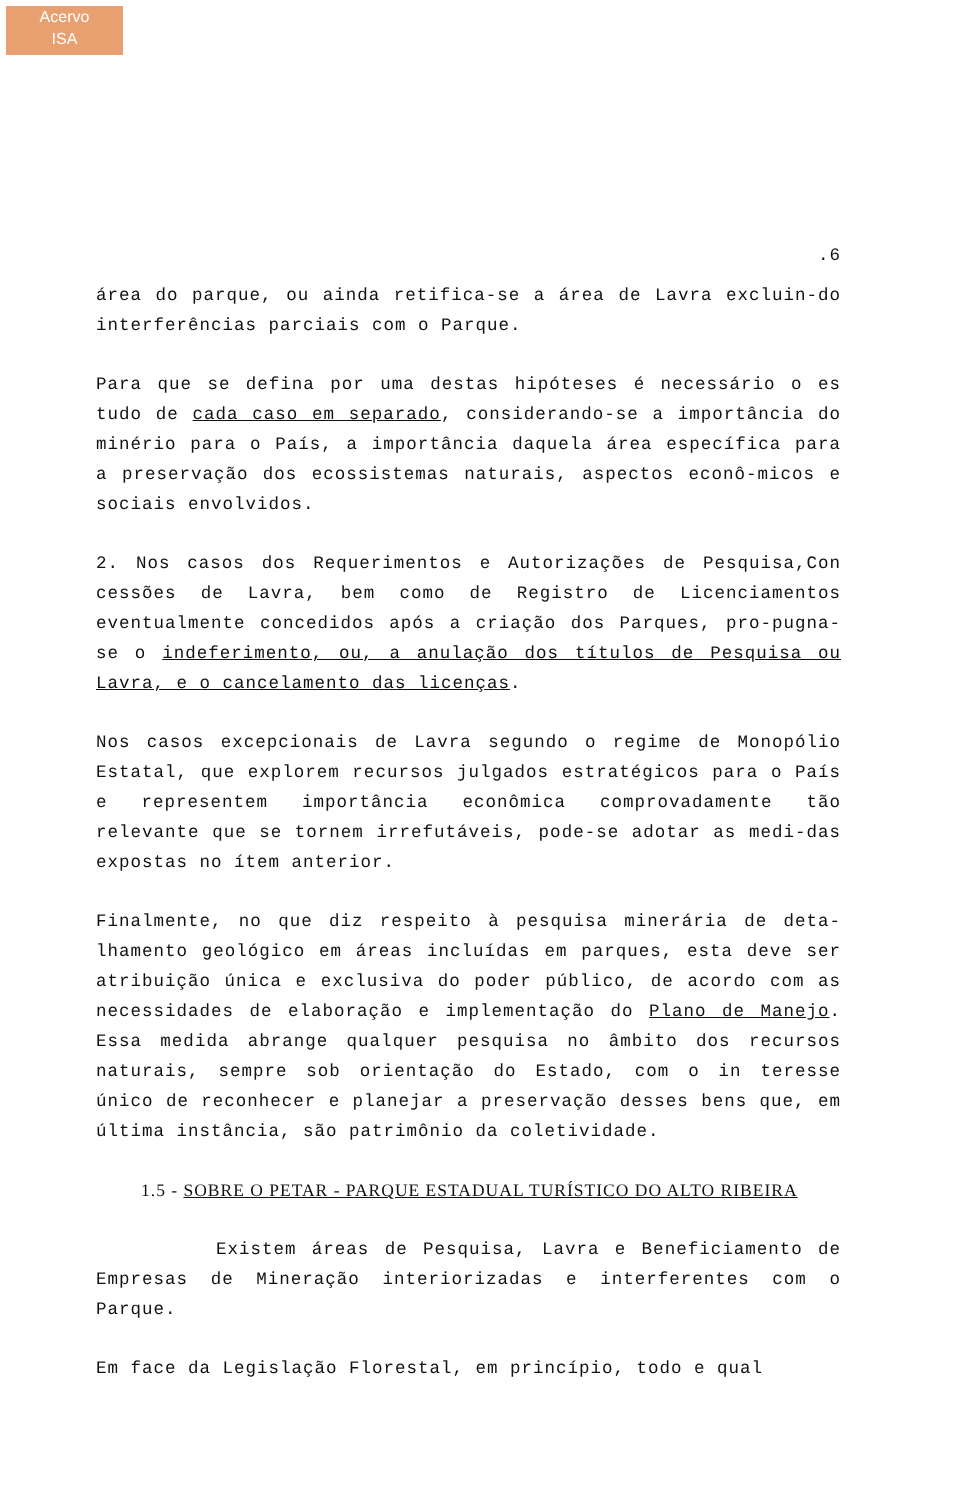Acervo
ISA
.6
área do parque, ou ainda retifica-se a área de Lavra excluin-do interferências parciais com o Parque.
Para que se defina por uma destas hipóteses é necessário o es tudo de cada caso em separado, considerando-se a importância do minério para o País, a importância daquela área específica para a preservação dos ecossistemas naturais, aspectos econô-micos e sociais envolvidos.
2. Nos casos dos Requerimentos e Autorizações de Pesquisa,Con cessões de Lavra, bem como de Registro de Licenciamentos eventualmente concedidos após a criação dos Parques, pro-pugna-se o indeferimento, ou, a anulação dos títulos de Pesquisa ou Lavra, e o cancelamento das licenças.
Nos casos excepcionais de Lavra segundo o regime de Monopólio Estatal, que explorem recursos julgados estratégicos para o País e representem importância econômica comprovadamente tão relevante que se tornem irrefutáveis, pode-se adotar as medi-das expostas no ítem anterior.
Finalmente, no que diz respeito à pesquisa minerária de deta-lhamento geológico em áreas incluídas em parques, esta deve ser atribuição única e exclusiva do poder público, de acordo com as necessidades de elaboração e implementação do Plano de Manejo. Essa medida abrange qualquer pesquisa no âmbito dos recursos naturais, sempre sob orientação do Estado, com o in teresse único de reconhecer e planejar a preservação desses bens que, em última instância, são patrimônio da coletividade.
1.5 - SOBRE O PETAR - PARQUE ESTADUAL TURÍSTICO DO ALTO RIBEIRA
Existem áreas de Pesquisa, Lavra e Beneficiamento de Empresas de Mineração interiorizadas e interferentes com o Parque.
Em face da Legislação Florestal, em princípio, todo e qual